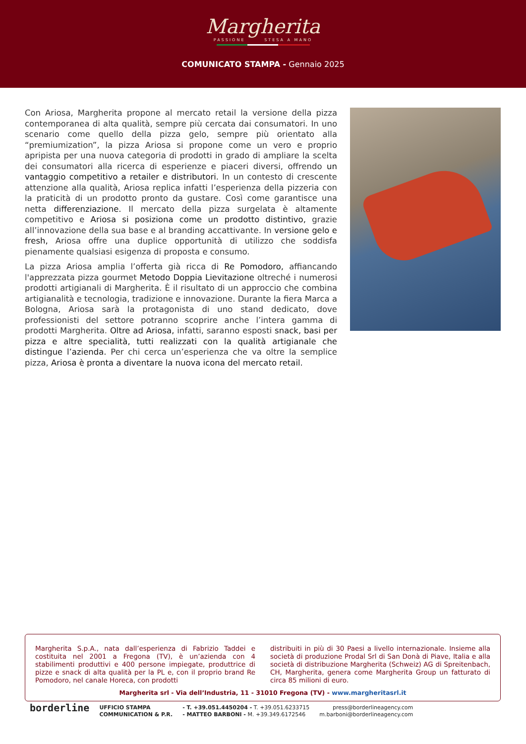Margherita
PASSIONE STESA A MANO
COMUNICATO STAMPA - Gennaio 2025
Con Ariosa, Margherita propone al mercato retail la versione della pizza contemporanea di alta qualità, sempre più cercata dai consumatori. In uno scenario come quello della pizza gelo, sempre più orientato alla “premiumization”, la pizza Ariosa si propone come un vero e proprio apripista per una nuova categoria di prodotti in grado di ampliare la scelta dei consumatori alla ricerca di esperienze e piaceri diversi, offrendo un vantaggio competitivo a retailer e distributori. In un contesto di crescente attenzione alla qualità, Ariosa replica infatti l’esperienza della pizzeria con la praticità di un prodotto pronto da gustare. Così come garantisce una netta differenziazione. Il mercato della pizza surgelata è altamente competitivo e Ariosa si posiziona come un prodotto distintivo, grazie all’innovazione della sua base e al branding accattivante. In versione gelo e fresh, Ariosa offre una duplice opportunità di utilizzo che soddisfa pienamente qualsiasi esigenza di proposta e consumo.
La pizza Ariosa amplia l’offerta già ricca di Re Pomodoro, affiancando l'apprezzata pizza gourmet Metodo Doppia Lievitazione oltreché i numerosi prodotti artigianali di Margherita. È il risultato di un approccio che combina artigianalità e tecnologia, tradizione e innovazione. Durante la fiera Marca a Bologna, Ariosa sarà la protagonista di uno stand dedicato, dove professionisti del settore potranno scoprire anche l’intera gamma di prodotti Margherita. Oltre ad Ariosa, infatti, saranno esposti snack, basi per pizza e altre specialità, tutti realizzati con la qualità artigianale che distingue l’azienda. Per chi cerca un’esperienza che va oltre la semplice pizza, Ariosa è pronta a diventare la nuova icona del mercato retail.
Margherita S.p.A., nata dall’esperienza di Fabrizio Taddei e costituita nel 2001 a Fregona (TV), è un’azienda con 4 stabilimenti produttivi e 400 persone impiegate, produttrice di pizze e snack di alta qualità per la PL e, con il proprio brand Re Pomodoro, nel canale Horeca, con prodotti
distribuiti in più di 30 Paesi a livello internazionale. Insieme alla società di produzione Prodal Srl di San Donà di Piave, Italia e alla società di distribuzione Margherita (Schweiz) AG di Spreitenbach, CH, Margherita, genera come Margherita Group un fatturato di circa 85 milioni di euro.
Margherita srl - Via dell’Industria, 11 - 31010 Fregona (TV) - www.margheritasrl.it
borderline
UFFICIO STAMPA
COMMUNICATION & P.R.
- T. +39.051.4450204 - T. +39.051.6233715
- MATTEO BARBONI - M. +39.349.6172546
press@borderlineagency.com
m.barboni@borderlineagency.com